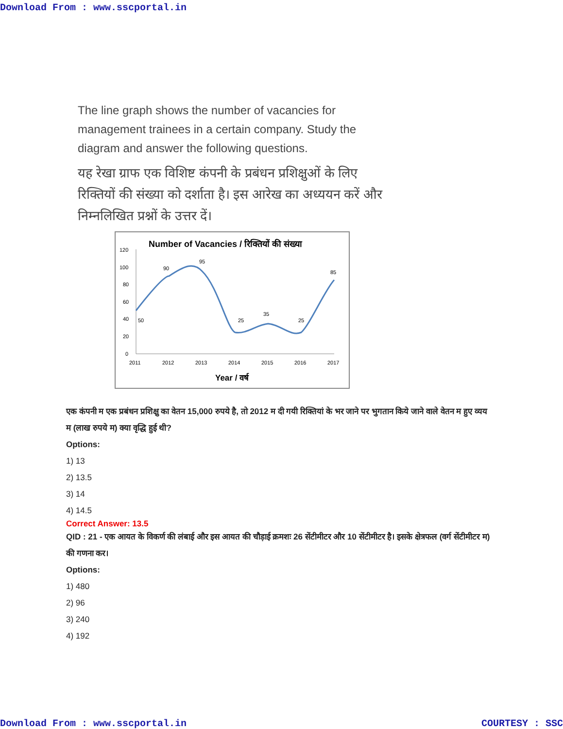Download From : www.sscportal.in
The line graph shows the number of vacancies for management trainees in a certain company. Study the diagram and answer the following questions.
यह रेखा ग्राफ एक विशिष्ट कंपनी के प्रबंधन प्रशिक्षुओं के लिए रिक्तियों की संख्या को दर्शाता है। इस आरेख का अध्ययन करें और निम्नलिखित प्रश्नों के उत्तर दें।
Number of Vacancies / रिक्तियों की संख्या
120
100
80
60
40
20
0
50
90
95
25
35
25
85
2011
2012
2013
2014
2015
2016
2017
Year / वर्ष
एक कंपनी म एक प्रबंधन प्रशिक्षु का वेतन 15,000 रुपये है, तो 2012 म दी गयी रिक्तियां के भर जाने पर भुगतान किये जाने वाले वेतन म हुए व्यय म (लाख रुपये म) क्या वृद्धि हुई थी?
Options:
1) 13
2) 13.5
3) 14
4) 14.5
Correct Answer: 13.5
QID : 21 - एक आयत के विकर्ण की लंबाई और इस आयत की चौड़ाई क्रमशः 26 सेंटीमीटर और 10 सेंटीमीटर है। इसके क्षेत्रफल (वर्ग सेंटीमीटर म) की गणना कर।
Options:
1) 480
2) 96
3) 240
4) 192
Download From : www.sscportal.in COURTESY : SSC